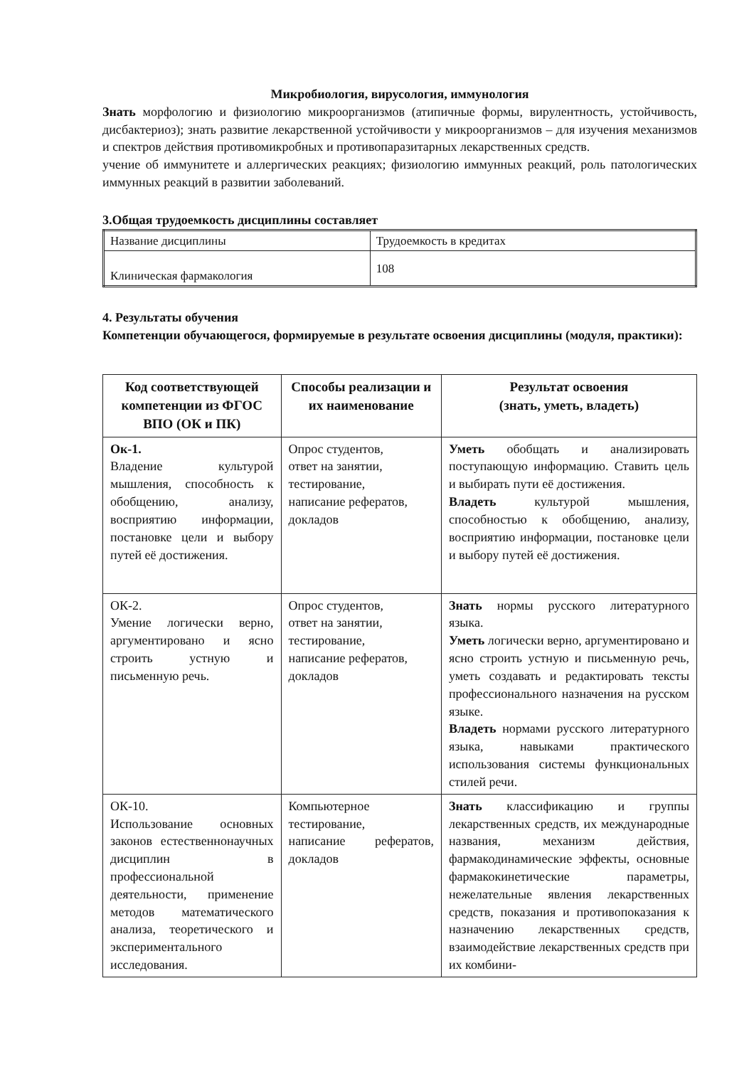Микробиология, вирусология, иммунология
Знать морфологию и физиологию микроорганизмов (атипичные формы, вирулентность, устойчивость, дисбактериоз); знать развитие лекарственной устойчивости у микроорганизмов – для изучения механизмов и спектров действия противомикробных и противопаразитарных лекарственных средств.
учение об иммунитете и аллергических реакциях; физиологию иммунных реакций, роль патологических иммунных реакций в развитии заболеваний.
3.Общая трудоемкость дисциплины составляет
| Название дисциплины | Трудоемкость в кредитах |
| Клиническая фармакология | 108 |
4. Результаты обучения
Компетенции обучающегося, формируемые в результате освоения дисциплины (модуля, практики):
| Код соответствующей компетенции из ФГОС ВПО (ОК и ПК) | Способы реализации и их наименование | Результат освоения (знать, уметь, владеть) |
| --- | --- | --- |
| Ок-1. Владение культурой мышления, способность к обобщению, анализу, восприятию информации, постановке цели и выбору путей её достижения. | Опрос студентов, ответ на занятии, тестирование, написание рефератов, докладов | Уметь обобщать и анализировать поступающую информацию. Ставить цель и выбирать пути её достижения. Владеть культурой мышления, способностью к обобщению, анализу, восприятию информации, постановке цели и выбору путей её достижения. |
| ОК-2. Умение логически верно, аргументировано и ясно строить устную и письменную речь. | Опрос студентов, ответ на занятии, тестирование, написание рефератов, докладов | Знать нормы русского литературного языка. Уметь логически верно, аргументировано и ясно строить устную и письменную речь, уметь создавать и редактировать тексты профессионального назначения на русском языке. Владеть нормами русского литературного языка, навыками практического использования системы функциональных стилей речи. |
| ОК-10. Использование основных законов естественнонаучных дисциплин в профессиональной деятельности, применение методов математического анализа, теоретического и экспериментального исследования. | Компьютерное тестирование, написание рефератов, докладов | Знать классификацию и группы лекарственных средств, их международные названия, механизм действия, фармакодинамические эффекты, основные фармакокинетические параметры, нежелательные явления лекарственных средств, показания и противопоказания к назначению лекарственных средств, взаимодействие лекарственных средств при их комбини- |